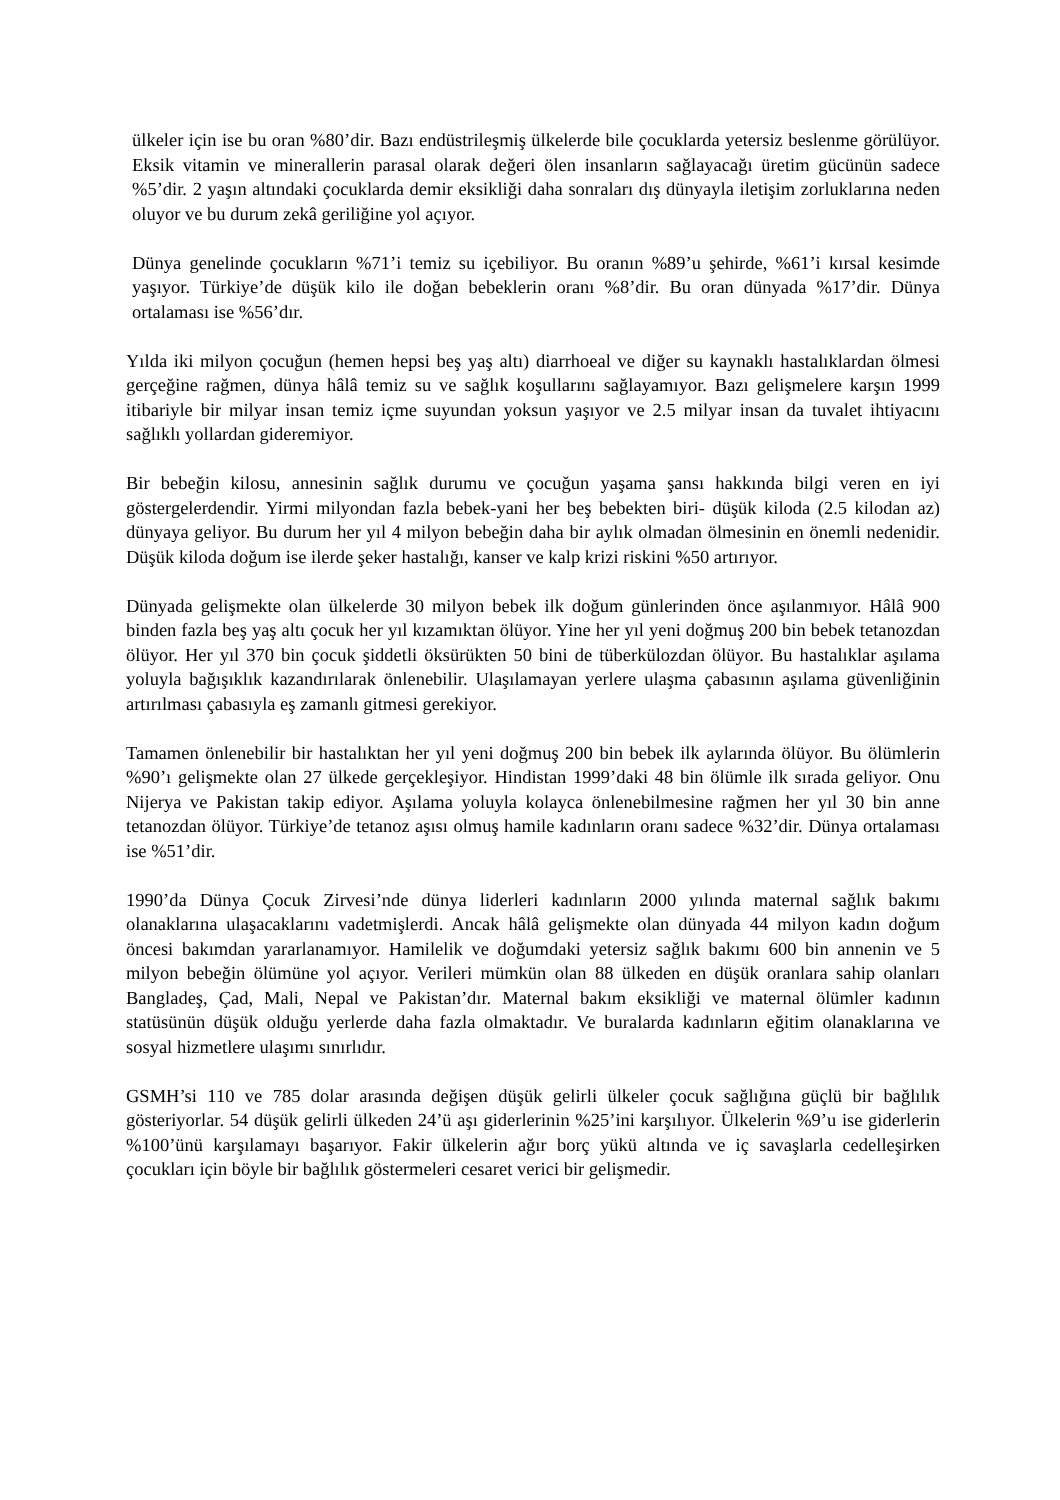ülkeler için ise bu oran %80’dir. Bazı endüstrileşmiş ülkelerde bile çocuklarda yetersiz beslenme görülüyor. Eksik vitamin ve minerallerin parasal olarak değeri ölen insanların sağlayacağı üretim gücünün sadece %5’dir. 2 yaşın altındaki çocuklarda demir eksikliği daha sonraları dış dünyayla iletişim zorluklarına neden oluyor ve bu durum zekâ geriliğine yol açıyor.
Dünya genelinde çocukların %71’i temiz su içebiliyor. Bu oranın %89’u şehirde, %61’i kırsal kesimde yaşıyor. Türkiye’de düşük kilo ile doğan bebeklerin oranı %8’dir. Bu oran dünyada %17’dir. Dünya ortalaması ise %56’dır.
Yılda iki milyon çocuğun (hemen hepsi beş yaş altı) diarrhoeal ve diğer su kaynaklı hastalıklardan ölmesi gerçeğine rağmen, dünya hâlâ temiz su ve sağlık koşullarını sağlayamıyor. Bazı gelişmelere karşın 1999 itibariyle bir milyar insan temiz içme suyundan yoksun yaşıyor ve 2.5 milyar insan da tuvalet ihtiyacını sağlıklı yollardan gideremiyor.
Bir bebeğin kilosu, annesinin sağlık durumu ve çocuğun yaşama şansı hakkında bilgi veren en iyi göstergelerdendir. Yirmi milyondan fazla bebek-yani her beş bebekten biri- düşük kiloda (2.5 kilodan az) dünyaya geliyor. Bu durum her yıl 4 milyon bebeğin daha bir aylık olmadan ölmesinin en önemli nedenidir. Düşük kiloda doğum ise ilerde şeker hastalığı, kanser ve kalp krizi riskini %50 artırıyor.
Dünyada gelişmekte olan ülkelerde 30 milyon bebek ilk doğum günlerinden önce aşılanmıyor. Hâlâ 900 binden fazla beş yaş altı çocuk her yıl kızamıktan ölüyor. Yine her yıl yeni doğmuş 200 bin bebek tetanozdan ölüyor. Her yıl 370 bin çocuk şiddetli öksürükten 50 bini de tüberkülozdan ölüyor. Bu hastalıklar aşılama yoluyla bağışıklık kazandırılarak önlenebilir. Ulaşılamayan yerlere ulaşma çabasının aşılama güvenliğinin artırılması çabasıyla eş zamanlı gitmesi gerekiyor.
Tamamen önlenebilir bir hastalıktan her yıl yeni doğmuş 200 bin bebek ilk aylarında ölüyor. Bu ölümlerin %90’ı gelişmekte olan 27 ülkede gerçekleşiyor. Hindistan 1999’daki 48 bin ölümle ilk sırada geliyor. Onu Nijerya ve Pakistan takip ediyor. Aşılama yoluyla kolayca önlenebilmesine rağmen her yıl 30 bin anne tetanozdan ölüyor. Türkiye’de tetanoz aşısı olmuş hamile kadınların oranı sadece %32’dir. Dünya ortalaması ise %51’dir.
1990’da Dünya Çocuk Zirvesi’nde dünya liderleri kadınların 2000 yılında maternal sağlık bakımı olanaklarına ulaşacaklarını vadetmişlerdi. Ancak hâlâ gelişmekte olan dünyada 44 milyon kadın doğum öncesi bakımdan yararlanamıyor. Hamilelik ve doğumdaki yetersiz sağlık bakımı 600 bin annenin ve 5 milyon bebeğin ölümüne yol açıyor. Verileri mümkün olan 88 ülkeden en düşük oranlara sahip olanları Bangladeş, Çad, Mali, Nepal ve Pakistan’dır. Maternal bakım eksikliği ve maternal ölümler kadının statüsünün düşük olduğu yerlerde daha fazla olmaktadır. Ve buralarda kadınların eğitim olanaklarına ve sosyal hizmetlere ulaşımı sınırlıdır.
GSMH’si 110 ve 785 dolar arasında değişen düşük gelirli ülkeler çocuk sağlığına güçlü bir bağlılık gösteriyorlar. 54 düşük gelirli ülkeden 24’ü aşı giderlerinin %25’ini karşılıyor. Ülkelerin %9’u ise giderlerin %100’ünü karşılamayı başarıyor. Fakir ülkelerin ağır borç yükü altında ve iç savaşlarla cedelleşirken çocukları için böyle bir bağlılık göstermeleri cesaret verici bir gelişmedir.